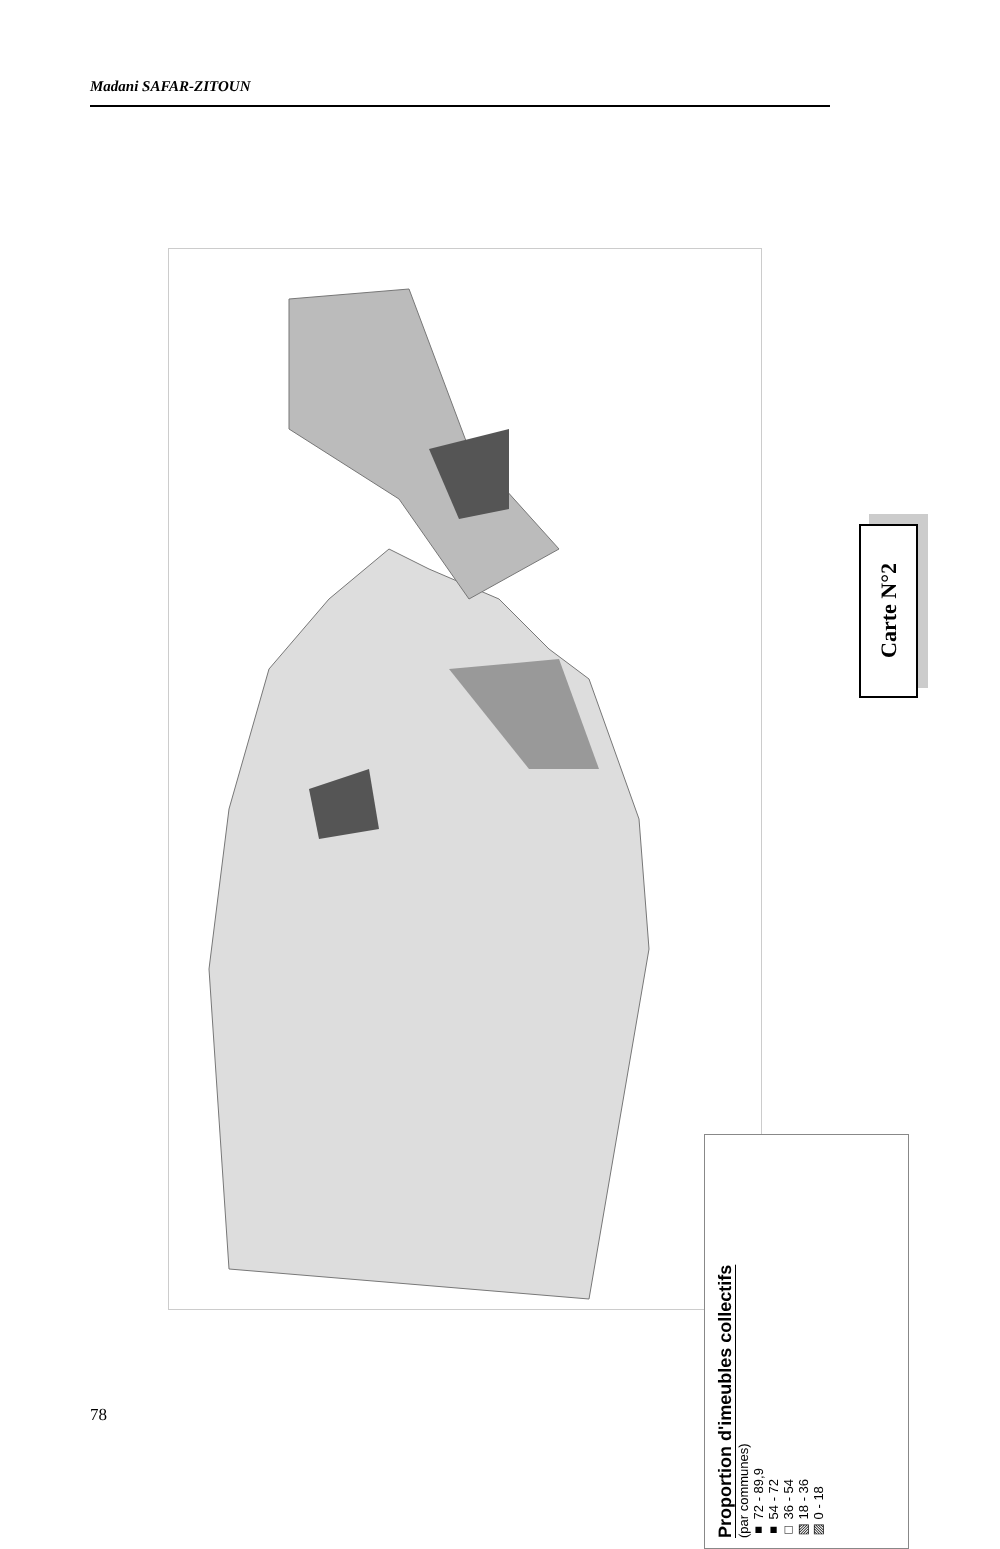Madani SAFAR-ZITOUN
Carte N°2
Proportion d'imeubles collectifs
(par communes)
■ 72 - 89,9
■ 54 - 72
□ 36 - 54
▨ 18 - 36
▧ 0 - 18
78